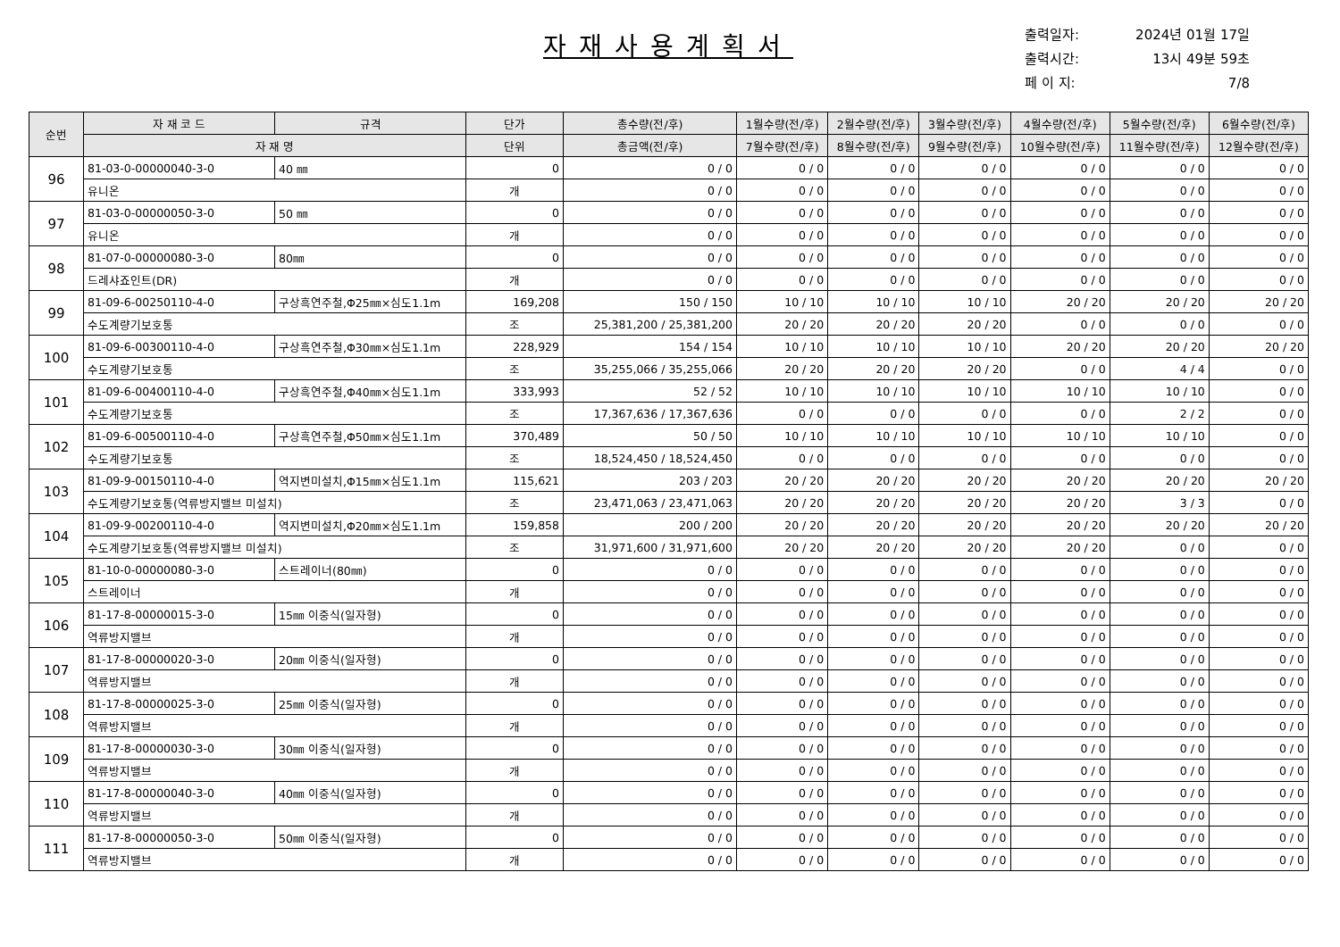자재사용계획서
| 출력일자: | 2024년 01월 17일 |
| 출력시간: | 13시 49분 59초 |
| 페 이 지: | 7/8 |
| 순번 | 자 재 코 드 | 규격 | 단가 | 총수량(전/후) | 1월수량(전/후) | 2월수량(전/후) | 3월수량(전/후) | 4월수량(전/후) | 5월수량(전/후) | 6월수량(전/후) |
| --- | --- | --- | --- | --- | --- | --- | --- | --- | --- | --- |
| | 자 재 명 | | 단위 | 총금액(전/후) | 7월수량(전/후) | 8월수량(전/후) | 9월수량(전/후) | 10월수량(전/후) | 11월수량(전/후) | 12월수량(전/후) |
| 96 | 81-03-0-00000040-3-0 | 40 ㎜ | 0 | 0 / 0 | 0 / 0 | 0 / 0 | 0 / 0 | 0 / 0 | 0 / 0 | 0 / 0 |
| | 유니온 | | 개 | 0 / 0 | 0 / 0 | 0 / 0 | 0 / 0 | 0 / 0 | 0 / 0 | 0 / 0 |
| 97 | 81-03-0-00000050-3-0 | 50 ㎜ | 0 | 0 / 0 | 0 / 0 | 0 / 0 | 0 / 0 | 0 / 0 | 0 / 0 | 0 / 0 |
| | 유니온 | | 개 | 0 / 0 | 0 / 0 | 0 / 0 | 0 / 0 | 0 / 0 | 0 / 0 | 0 / 0 |
| 98 | 81-07-0-00000080-3-0 | 80㎜ | 0 | 0 / 0 | 0 / 0 | 0 / 0 | 0 / 0 | 0 / 0 | 0 / 0 | 0 / 0 |
| | 드레샤죠인트(DR) | | 개 | 0 / 0 | 0 / 0 | 0 / 0 | 0 / 0 | 0 / 0 | 0 / 0 | 0 / 0 |
| 99 | 81-09-6-00250110-4-0 | 구상흑연주철,Φ25㎜×심도1.1m | 169,208 | 150 / 150 | 10 / 10 | 10 / 10 | 10 / 10 | 20 / 20 | 20 / 20 | 20 / 20 |
| | 수도계량기보호통 | | 조 | 25,381,200 / 25,381,200 | 20 / 20 | 20 / 20 | 20 / 20 | 0 / 0 | 0 / 0 | 0 / 0 |
| 100 | 81-09-6-00300110-4-0 | 구상흑연주철,Φ30㎜×심도1.1m | 228,929 | 154 / 154 | 10 / 10 | 10 / 10 | 10 / 10 | 20 / 20 | 20 / 20 | 20 / 20 |
| | 수도계량기보호통 | | 조 | 35,255,066 / 35,255,066 | 20 / 20 | 20 / 20 | 20 / 20 | 0 / 0 | 4 / 4 | 0 / 0 |
| 101 | 81-09-6-00400110-4-0 | 구상흑연주철,Φ40㎜×심도1.1m | 333,993 | 52 / 52 | 10 / 10 | 10 / 10 | 10 / 10 | 10 / 10 | 10 / 10 | 0 / 0 |
| | 수도계량기보호통 | | 조 | 17,367,636 / 17,367,636 | 0 / 0 | 0 / 0 | 0 / 0 | 0 / 0 | 2 / 2 | 0 / 0 |
| 102 | 81-09-6-00500110-4-0 | 구상흑연주철,Φ50㎜×심도1.1m | 370,489 | 50 / 50 | 10 / 10 | 10 / 10 | 10 / 10 | 10 / 10 | 10 / 10 | 0 / 0 |
| | 수도계량기보호통 | | 조 | 18,524,450 / 18,524,450 | 0 / 0 | 0 / 0 | 0 / 0 | 0 / 0 | 0 / 0 | 0 / 0 |
| 103 | 81-09-9-00150110-4-0 | 역지변미설치,Φ15㎜×심도1.1m | 115,621 | 203 / 203 | 20 / 20 | 20 / 20 | 20 / 20 | 20 / 20 | 20 / 20 | 20 / 20 |
| | 수도계량기보호통(역류방지밸브 미설치) | | 조 | 23,471,063 / 23,471,063 | 20 / 20 | 20 / 20 | 20 / 20 | 20 / 20 | 3 / 3 | 0 / 0 |
| 104 | 81-09-9-00200110-4-0 | 역지변미설치,Φ20㎜×심도1.1m | 159,858 | 200 / 200 | 20 / 20 | 20 / 20 | 20 / 20 | 20 / 20 | 20 / 20 | 20 / 20 |
| | 수도계량기보호통(역류방지밸브 미설치) | | 조 | 31,971,600 / 31,971,600 | 20 / 20 | 20 / 20 | 20 / 20 | 20 / 20 | 0 / 0 | 0 / 0 |
| 105 | 81-10-0-00000080-3-0 | 스트레이너(80㎜) | 0 | 0 / 0 | 0 / 0 | 0 / 0 | 0 / 0 | 0 / 0 | 0 / 0 | 0 / 0 |
| | 스트레이너 | | 개 | 0 / 0 | 0 / 0 | 0 / 0 | 0 / 0 | 0 / 0 | 0 / 0 | 0 / 0 |
| 106 | 81-17-8-00000015-3-0 | 15㎜ 이중식(일자형) | 0 | 0 / 0 | 0 / 0 | 0 / 0 | 0 / 0 | 0 / 0 | 0 / 0 | 0 / 0 |
| | 역류방지밸브 | | 개 | 0 / 0 | 0 / 0 | 0 / 0 | 0 / 0 | 0 / 0 | 0 / 0 | 0 / 0 |
| 107 | 81-17-8-00000020-3-0 | 20㎜ 이중식(일자형) | 0 | 0 / 0 | 0 / 0 | 0 / 0 | 0 / 0 | 0 / 0 | 0 / 0 | 0 / 0 |
| | 역류방지밸브 | | 개 | 0 / 0 | 0 / 0 | 0 / 0 | 0 / 0 | 0 / 0 | 0 / 0 | 0 / 0 |
| 108 | 81-17-8-00000025-3-0 | 25㎜ 이중식(일자형) | 0 | 0 / 0 | 0 / 0 | 0 / 0 | 0 / 0 | 0 / 0 | 0 / 0 | 0 / 0 |
| | 역류방지밸브 | | 개 | 0 / 0 | 0 / 0 | 0 / 0 | 0 / 0 | 0 / 0 | 0 / 0 | 0 / 0 |
| 109 | 81-17-8-00000030-3-0 | 30㎜ 이중식(일자형) | 0 | 0 / 0 | 0 / 0 | 0 / 0 | 0 / 0 | 0 / 0 | 0 / 0 | 0 / 0 |
| | 역류방지밸브 | | 개 | 0 / 0 | 0 / 0 | 0 / 0 | 0 / 0 | 0 / 0 | 0 / 0 | 0 / 0 |
| 110 | 81-17-8-00000040-3-0 | 40㎜ 이중식(일자형) | 0 | 0 / 0 | 0 / 0 | 0 / 0 | 0 / 0 | 0 / 0 | 0 / 0 | 0 / 0 |
| | 역류방지밸브 | | 개 | 0 / 0 | 0 / 0 | 0 / 0 | 0 / 0 | 0 / 0 | 0 / 0 | 0 / 0 |
| 111 | 81-17-8-00000050-3-0 | 50㎜ 이중식(일자형) | 0 | 0 / 0 | 0 / 0 | 0 / 0 | 0 / 0 | 0 / 0 | 0 / 0 | 0 / 0 |
| | 역류방지밸브 | | 개 | 0 / 0 | 0 / 0 | 0 / 0 | 0 / 0 | 0 / 0 | 0 / 0 | 0 / 0 |